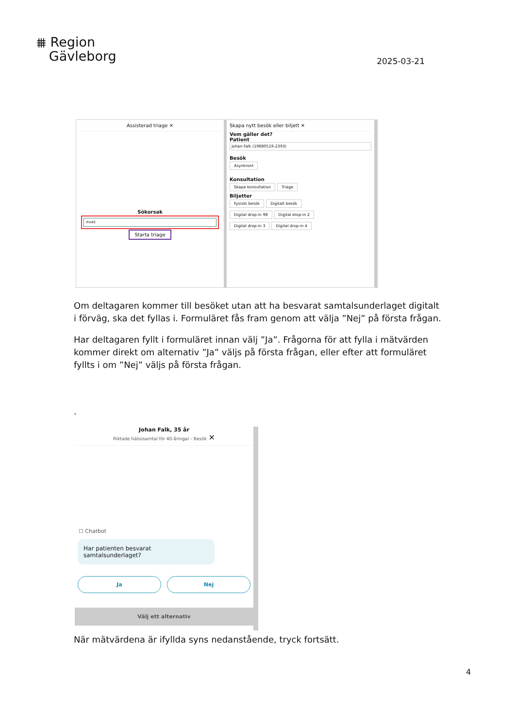⩩ Region
Gävleborg
2025-03-21
Assisterad triage ✕
Sökorsak
rhs40
Starta triage
Skapa nytt besök eller biljett ✕
Vem gäller det?
Patient
Johan Falk (19880519-2393)
Besök
Asynkront
Konsultation
Skapa konsultation Triage
Biljetter
Fysiskt besök Digitalt besök
Digital drop-in 98 Digital drop-in 2
Digital drop-in 3 Digital drop-in 4
Om deltagaren kommer till besöket utan att ha besvarat samtalsunderlaget digitalt i förväg, ska det fyllas i. Formuläret fås fram genom att välja ”Nej” på första frågan.
Har deltagaren fyllt i formuläret innan välj ”Ja”. Frågorna för att fylla i mätvärden kommer direkt om alternativ ”Ja” väljs på första frågan, eller efter att formuläret fyllts i om ”Nej” väljs på första frågan.
.
Johan Falk, 35 år
Riktade hälsosamtal för 40-åringar - Besök ✕
☐ Chatbot
Har patienten besvarat samtalsunderlaget?
Ja Nej
Välj ett alternativ
När mätvärdena är ifyllda syns nedanstående, tryck fortsätt.
4